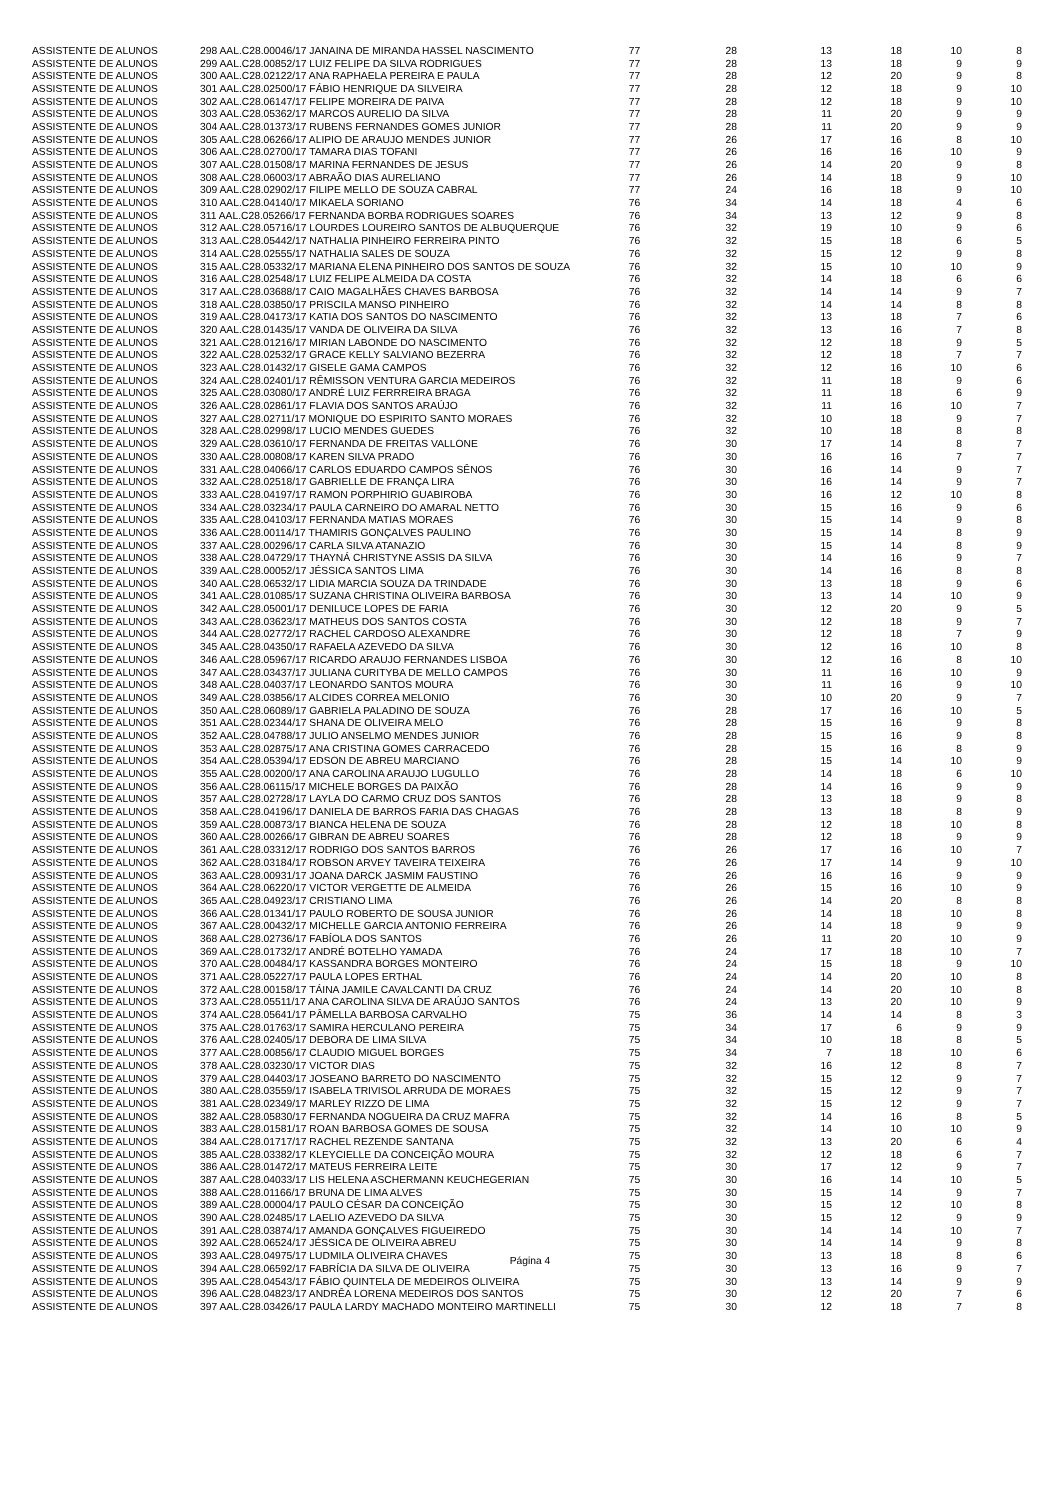| ASSISTENTE DE ALUNOS | 298 AAL.C28.00046/17 JANAINA DE MIRANDA HASSEL NASCIMENTO | 77 | 28 | 13 | 18 | 10 | 8 |
| ASSISTENTE DE ALUNOS | 299 AAL.C28.00852/17 LUIZ FELIPE DA SILVA RODRIGUES | 77 | 28 | 13 | 18 | 9 | 9 |
| ASSISTENTE DE ALUNOS | 300 AAL.C28.02122/17 ANA RAPHAELA PEREIRA E PAULA | 77 | 28 | 12 | 20 | 9 | 8 |
| ASSISTENTE DE ALUNOS | 301 AAL.C28.02500/17 FÁBIO HENRIQUE DA SILVEIRA | 77 | 28 | 12 | 18 | 9 | 10 |
| ASSISTENTE DE ALUNOS | 302 AAL.C28.06147/17 FELIPE MOREIRA DE PAIVA | 77 | 28 | 12 | 18 | 9 | 10 |
| ASSISTENTE DE ALUNOS | 303 AAL.C28.05362/17 MARCOS AURELIO DA SILVA | 77 | 28 | 11 | 20 | 9 | 9 |
| ASSISTENTE DE ALUNOS | 304 AAL.C28.01373/17 RUBENS FERNANDES GOMES JUNIOR | 77 | 28 | 11 | 20 | 9 | 9 |
| ASSISTENTE DE ALUNOS | 305 AAL.C28.06266/17 ALIPIO DE ARAUJO MENDES JUNIOR | 77 | 26 | 17 | 16 | 8 | 10 |
| ASSISTENTE DE ALUNOS | 306 AAL.C28.02700/17 TAMARA DIAS TOFANI | 77 | 26 | 16 | 16 | 10 | 9 |
| ASSISTENTE DE ALUNOS | 307 AAL.C28.01508/17 MARINA FERNANDES DE JESUS | 77 | 26 | 14 | 20 | 9 | 8 |
| ASSISTENTE DE ALUNOS | 308 AAL.C28.06003/17 ABRAÃO DIAS AURELIANO | 77 | 26 | 14 | 18 | 9 | 10 |
| ASSISTENTE DE ALUNOS | 309 AAL.C28.02902/17 FILIPE MELLO DE SOUZA CABRAL | 77 | 24 | 16 | 18 | 9 | 10 |
| ASSISTENTE DE ALUNOS | 310 AAL.C28.04140/17 MIKAELA SORIANO | 76 | 34 | 14 | 18 | 4 | 6 |
| ASSISTENTE DE ALUNOS | 311 AAL.C28.05266/17 FERNANDA BORBA RODRIGUES SOARES | 76 | 34 | 13 | 12 | 9 | 8 |
| ASSISTENTE DE ALUNOS | 312 AAL.C28.05716/17 LOURDES LOUREIRO SANTOS DE ALBUQUERQUE | 76 | 32 | 19 | 10 | 9 | 6 |
| ASSISTENTE DE ALUNOS | 313 AAL.C28.05442/17 NATHALIA PINHEIRO FERREIRA PINTO | 76 | 32 | 15 | 18 | 6 | 5 |
| ASSISTENTE DE ALUNOS | 314 AAL.C28.02555/17 NATHALIA SALES DE SOUZA | 76 | 32 | 15 | 12 | 9 | 8 |
| ASSISTENTE DE ALUNOS | 315 AAL.C28.05332/17 MARIANA ELENA PINHEIRO DOS SANTOS DE SOUZA | 76 | 32 | 15 | 10 | 10 | 9 |
| ASSISTENTE DE ALUNOS | 316 AAL.C28.02548/17 LUIZ FELIPE ALMEIDA DA COSTA | 76 | 32 | 14 | 18 | 6 | 6 |
| ASSISTENTE DE ALUNOS | 317 AAL.C28.03688/17 CAIO MAGALHÃES CHAVES BARBOSA | 76 | 32 | 14 | 14 | 9 | 7 |
| ASSISTENTE DE ALUNOS | 318 AAL.C28.03850/17 PRISCILA MANSO PINHEIRO | 76 | 32 | 14 | 14 | 8 | 8 |
| ASSISTENTE DE ALUNOS | 319 AAL.C28.04173/17 KATIA DOS SANTOS DO NASCIMENTO | 76 | 32 | 13 | 18 | 7 | 6 |
| ASSISTENTE DE ALUNOS | 320 AAL.C28.01435/17 VANDA DE OLIVEIRA DA SILVA | 76 | 32 | 13 | 16 | 7 | 8 |
| ASSISTENTE DE ALUNOS | 321 AAL.C28.01216/17 MIRIAN LABONDE DO NASCIMENTO | 76 | 32 | 12 | 18 | 9 | 5 |
| ASSISTENTE DE ALUNOS | 322 AAL.C28.02532/17 GRACE KELLY SALVIANO BEZERRA | 76 | 32 | 12 | 18 | 7 | 7 |
| ASSISTENTE DE ALUNOS | 323 AAL.C28.01432/17 GISELE GAMA CAMPOS | 76 | 32 | 12 | 16 | 10 | 6 |
| ASSISTENTE DE ALUNOS | 324 AAL.C28.02401/17 RÊMISSON VENTURA GARCIA MEDEIROS | 76 | 32 | 11 | 18 | 9 | 6 |
| ASSISTENTE DE ALUNOS | 325 AAL.C28.03080/17 ANDRÉ LUIZ FERRREIRA BRAGA | 76 | 32 | 11 | 18 | 6 | 9 |
| ASSISTENTE DE ALUNOS | 326 AAL.C28.02861/17 FLAVIA DOS SANTOS ARAÚJO | 76 | 32 | 11 | 16 | 10 | 7 |
| ASSISTENTE DE ALUNOS | 327 AAL.C28.02711/17 MONIQUE DO ESPIRITO SANTO MORAES | 76 | 32 | 10 | 18 | 9 | 7 |
| ASSISTENTE DE ALUNOS | 328 AAL.C28.02998/17 LUCIO MENDES GUEDES | 76 | 32 | 10 | 18 | 8 | 8 |
| ASSISTENTE DE ALUNOS | 329 AAL.C28.03610/17 FERNANDA DE FREITAS VALLONE | 76 | 30 | 17 | 14 | 8 | 7 |
| ASSISTENTE DE ALUNOS | 330 AAL.C28.00808/17 KAREN SILVA PRADO | 76 | 30 | 16 | 16 | 7 | 7 |
| ASSISTENTE DE ALUNOS | 331 AAL.C28.04066/17 CARLOS EDUARDO CAMPOS SÊNOS | 76 | 30 | 16 | 14 | 9 | 7 |
| ASSISTENTE DE ALUNOS | 332 AAL.C28.02518/17 GABRIELLE DE FRANÇA LIRA | 76 | 30 | 16 | 14 | 9 | 7 |
| ASSISTENTE DE ALUNOS | 333 AAL.C28.04197/17 RAMON PORPHIRIO GUABIROBA | 76 | 30 | 16 | 12 | 10 | 8 |
| ASSISTENTE DE ALUNOS | 334 AAL.C28.03234/17 PAULA CARNEIRO DO AMARAL NETTO | 76 | 30 | 15 | 16 | 9 | 6 |
| ASSISTENTE DE ALUNOS | 335 AAL.C28.04103/17 FERNANDA MATIAS MORAES | 76 | 30 | 15 | 14 | 9 | 8 |
| ASSISTENTE DE ALUNOS | 336 AAL.C28.00114/17 THAMIRIS GONÇALVES PAULINO | 76 | 30 | 15 | 14 | 8 | 9 |
| ASSISTENTE DE ALUNOS | 337 AAL.C28.00296/17 CARLA SILVA ATANAZIO | 76 | 30 | 15 | 14 | 8 | 9 |
| ASSISTENTE DE ALUNOS | 338 AAL.C28.04729/17 THAYNÁ CHRISTYNE ASSIS DA SILVA | 76 | 30 | 14 | 16 | 9 | 7 |
| ASSISTENTE DE ALUNOS | 339 AAL.C28.00052/17 JÉSSICA SANTOS LIMA | 76 | 30 | 14 | 16 | 8 | 8 |
| ASSISTENTE DE ALUNOS | 340 AAL.C28.06532/17 LIDIA MARCIA SOUZA DA TRINDADE | 76 | 30 | 13 | 18 | 9 | 6 |
| ASSISTENTE DE ALUNOS | 341 AAL.C28.01085/17 SUZANA CHRISTINA OLIVEIRA BARBOSA | 76 | 30 | 13 | 14 | 10 | 9 |
| ASSISTENTE DE ALUNOS | 342 AAL.C28.05001/17 DENILUCE LOPES DE FARIA | 76 | 30 | 12 | 20 | 9 | 5 |
| ASSISTENTE DE ALUNOS | 343 AAL.C28.03623/17 MATHEUS DOS SANTOS COSTA | 76 | 30 | 12 | 18 | 9 | 7 |
| ASSISTENTE DE ALUNOS | 344 AAL.C28.02772/17 RACHEL CARDOSO ALEXANDRE | 76 | 30 | 12 | 18 | 7 | 9 |
| ASSISTENTE DE ALUNOS | 345 AAL.C28.04350/17 RAFAELA AZEVEDO DA SILVA | 76 | 30 | 12 | 16 | 10 | 8 |
| ASSISTENTE DE ALUNOS | 346 AAL.C28.05967/17 RICARDO ARAUJO FERNANDES LISBOA | 76 | 30 | 12 | 16 | 8 | 10 |
| ASSISTENTE DE ALUNOS | 347 AAL.C28.03437/17 JULIANA CURITYBA DE MELLO CAMPOS | 76 | 30 | 11 | 16 | 10 | 9 |
| ASSISTENTE DE ALUNOS | 348 AAL.C28.04037/17 LEONARDO SANTOS MOURA | 76 | 30 | 11 | 16 | 9 | 10 |
| ASSISTENTE DE ALUNOS | 349 AAL.C28.03856/17 ALCIDES CORREA MELONIO | 76 | 30 | 10 | 20 | 9 | 7 |
| ASSISTENTE DE ALUNOS | 350 AAL.C28.06089/17 GABRIELA PALADINO DE SOUZA | 76 | 28 | 17 | 16 | 10 | 5 |
| ASSISTENTE DE ALUNOS | 351 AAL.C28.02344/17 SHANA DE OLIVEIRA MELO | 76 | 28 | 15 | 16 | 9 | 8 |
| ASSISTENTE DE ALUNOS | 352 AAL.C28.04788/17 JULIO ANSELMO MENDES JUNIOR | 76 | 28 | 15 | 16 | 9 | 8 |
| ASSISTENTE DE ALUNOS | 353 AAL.C28.02875/17 ANA CRISTINA GOMES CARRACEDO | 76 | 28 | 15 | 16 | 8 | 9 |
| ASSISTENTE DE ALUNOS | 354 AAL.C28.05394/17 EDSON DE ABREU MARCIANO | 76 | 28 | 15 | 14 | 10 | 9 |
| ASSISTENTE DE ALUNOS | 355 AAL.C28.00200/17 ANA CAROLINA ARAUJO LUGULLO | 76 | 28 | 14 | 18 | 6 | 10 |
| ASSISTENTE DE ALUNOS | 356 AAL.C28.06115/17 MICHELE BORGES DA PAIXÃO | 76 | 28 | 14 | 16 | 9 | 9 |
| ASSISTENTE DE ALUNOS | 357 AAL.C28.02728/17 LAYLA DO CARMO CRUZ DOS SANTOS | 76 | 28 | 13 | 18 | 9 | 8 |
| ASSISTENTE DE ALUNOS | 358 AAL.C28.04196/17 DANIELA DE BARROS FARIA DAS CHAGAS | 76 | 28 | 13 | 18 | 8 | 9 |
| ASSISTENTE DE ALUNOS | 359 AAL.C28.00873/17 BIANCA HELENA DE SOUZA | 76 | 28 | 12 | 18 | 10 | 8 |
| ASSISTENTE DE ALUNOS | 360 AAL.C28.00266/17 GIBRAN DE ABREU SOARES | 76 | 28 | 12 | 18 | 9 | 9 |
| ASSISTENTE DE ALUNOS | 361 AAL.C28.03312/17 RODRIGO DOS SANTOS BARROS | 76 | 26 | 17 | 16 | 10 | 7 |
| ASSISTENTE DE ALUNOS | 362 AAL.C28.03184/17 ROBSON ARVEY TAVEIRA TEIXEIRA | 76 | 26 | 17 | 14 | 9 | 10 |
| ASSISTENTE DE ALUNOS | 363 AAL.C28.00931/17 JOANA DARCK JASMIM FAUSTINO | 76 | 26 | 16 | 16 | 9 | 9 |
| ASSISTENTE DE ALUNOS | 364 AAL.C28.06220/17 VICTOR VERGETTE DE ALMEIDA | 76 | 26 | 15 | 16 | 10 | 9 |
| ASSISTENTE DE ALUNOS | 365 AAL.C28.04923/17 CRISTIANO LIMA | 76 | 26 | 14 | 20 | 8 | 8 |
| ASSISTENTE DE ALUNOS | 366 AAL.C28.01341/17 PAULO ROBERTO DE SOUSA JUNIOR | 76 | 26 | 14 | 18 | 10 | 8 |
| ASSISTENTE DE ALUNOS | 367 AAL.C28.00432/17 MICHELLE GARCIA ANTONIO FERREIRA | 76 | 26 | 14 | 18 | 9 | 9 |
| ASSISTENTE DE ALUNOS | 368 AAL.C28.02736/17 FABÍOLA DOS SANTOS | 76 | 26 | 11 | 20 | 10 | 9 |
| ASSISTENTE DE ALUNOS | 369 AAL.C28.01732/17 ANDRÉ BOTELHO YAMADA | 76 | 24 | 17 | 18 | 10 | 7 |
| ASSISTENTE DE ALUNOS | 370 AAL.C28.00484/17 KASSANDRA BORGES MONTEIRO | 76 | 24 | 15 | 18 | 9 | 10 |
| ASSISTENTE DE ALUNOS | 371 AAL.C28.05227/17 PAULA LOPES ERTHAL | 76 | 24 | 14 | 20 | 10 | 8 |
| ASSISTENTE DE ALUNOS | 372 AAL.C28.00158/17 TÁINA JAMILE CAVALCANTI DA CRUZ | 76 | 24 | 14 | 20 | 10 | 8 |
| ASSISTENTE DE ALUNOS | 373 AAL.C28.05511/17 ANA CAROLINA SILVA DE ARAÚJO SANTOS | 76 | 24 | 13 | 20 | 10 | 9 |
| ASSISTENTE DE ALUNOS | 374 AAL.C28.05641/17 PÂMELLA BARBOSA CARVALHO | 75 | 36 | 14 | 14 | 8 | 3 |
| ASSISTENTE DE ALUNOS | 375 AAL.C28.01763/17 SAMIRA HERCULANO PEREIRA | 75 | 34 | 17 | 6 | 9 | 9 |
| ASSISTENTE DE ALUNOS | 376 AAL.C28.02405/17 DEBORA DE LIMA SILVA | 75 | 34 | 10 | 18 | 8 | 5 |
| ASSISTENTE DE ALUNOS | 377 AAL.C28.00856/17 CLAUDIO MIGUEL BORGES | 75 | 34 | 7 | 18 | 10 | 6 |
| ASSISTENTE DE ALUNOS | 378 AAL.C28.03230/17 VICTOR DIAS | 75 | 32 | 16 | 12 | 8 | 7 |
| ASSISTENTE DE ALUNOS | 379 AAL.C28.04403/17 JOSEANO BARRETO DO NASCIMENTO | 75 | 32 | 15 | 12 | 9 | 7 |
| ASSISTENTE DE ALUNOS | 380 AAL.C28.03559/17 ISABELA TRIVISOL ARRUDA DE MORAES | 75 | 32 | 15 | 12 | 9 | 7 |
| ASSISTENTE DE ALUNOS | 381 AAL.C28.02349/17 MARLEY RIZZO DE LIMA | 75 | 32 | 15 | 12 | 9 | 7 |
| ASSISTENTE DE ALUNOS | 382 AAL.C28.05830/17 FERNANDA NOGUEIRA DA CRUZ MAFRA | 75 | 32 | 14 | 16 | 8 | 5 |
| ASSISTENTE DE ALUNOS | 383 AAL.C28.01581/17 ROAN BARBOSA GOMES DE SOUSA | 75 | 32 | 14 | 10 | 10 | 9 |
| ASSISTENTE DE ALUNOS | 384 AAL.C28.01717/17 RACHEL REZENDE SANTANA | 75 | 32 | 13 | 20 | 6 | 4 |
| ASSISTENTE DE ALUNOS | 385 AAL.C28.03382/17 KLEYCIELLE DA CONCEIÇÃO MOURA | 75 | 32 | 12 | 18 | 6 | 7 |
| ASSISTENTE DE ALUNOS | 386 AAL.C28.01472/17 MATEUS FERREIRA LEITE | 75 | 30 | 17 | 12 | 9 | 7 |
| ASSISTENTE DE ALUNOS | 387 AAL.C28.04033/17 LIS HELENA ASCHERMANN KEUCHEGERIAN | 75 | 30 | 16 | 14 | 10 | 5 |
| ASSISTENTE DE ALUNOS | 388 AAL.C28.01166/17 BRUNA DE LIMA ALVES | 75 | 30 | 15 | 14 | 9 | 7 |
| ASSISTENTE DE ALUNOS | 389 AAL.C28.00004/17 PAULO CÉSAR DA CONCEIÇÃO | 75 | 30 | 15 | 12 | 10 | 8 |
| ASSISTENTE DE ALUNOS | 390 AAL.C28.02485/17 LAELIO AZEVEDO DA SILVA | 75 | 30 | 15 | 12 | 9 | 9 |
| ASSISTENTE DE ALUNOS | 391 AAL.C28.03874/17 AMANDA GONÇALVES FIGUEIREDO | 75 | 30 | 14 | 14 | 10 | 7 |
| ASSISTENTE DE ALUNOS | 392 AAL.C28.06524/17 JÉSSICA DE OLIVEIRA ABREU | 75 | 30 | 14 | 14 | 9 | 8 |
| ASSISTENTE DE ALUNOS | 393 AAL.C28.04975/17 LUDMILA OLIVEIRA CHAVES | 75 | 30 | 13 | 18 | 8 | 6 |
| ASSISTENTE DE ALUNOS | 394 AAL.C28.06592/17 FABRÍCIA DA SILVA DE OLIVEIRA | 75 | 30 | 13 | 16 | 9 | 7 |
| ASSISTENTE DE ALUNOS | 395 AAL.C28.04543/17 FÁBIO QUINTELA DE MEDEIROS OLIVEIRA | 75 | 30 | 13 | 14 | 9 | 9 |
| ASSISTENTE DE ALUNOS | 396 AAL.C28.04823/17 ANDRÊA LORENA MEDEIROS DOS SANTOS | 75 | 30 | 12 | 20 | 7 | 6 |
| ASSISTENTE DE ALUNOS | 397 AAL.C28.03426/17 PAULA LARDY MACHADO MONTEIRO MARTINELLI | 75 | 30 | 12 | 18 | 7 | 8 |
Página 4